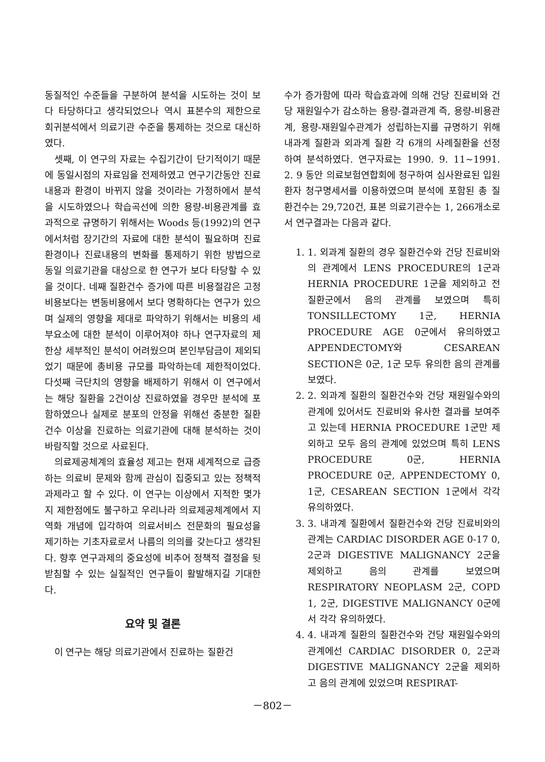동질적인 수준들을 구분하여 분석을 시도하는 것이 보다 타당하다고 생각되었으나 역시 표본수의 제한으로 회귀분석에서 의료기관 수준을 통제하는 것으로 대신하였다.
셋째, 이 연구의 자료는 수집기간이 단기적이기 때문에 동일시점의 자료임을 전제하였고 연구기간동안 진료내용과 환경이 바뀌지 않을 것이라는 가정하에서 분석을 시도하였으나 학습곡선에 의한 용량-비용관계를 효과적으로 규명하기 위해서는 Woods 등(1992)의 연구에서처럼 장기간의 자료에 대한 분석이 필요하며 진료환경이나 진료내용의 변화를 통제하기 위한 방법으로 동일 의료기관을 대상으로 한 연구가 보다 타당할 수 있을 것이다. 네째 질환건수 증가에 따른 비용절감은 고정비용보다는 변동비용에서 보다 명확하다는 연구가 있으며 실제의 영향을 제대로 파악하기 위해서는 비용의 세부요소에 대한 분석이 이루어져야 하나 연구자료의 제한상 세부적인 분석이 어려웠으며 본인부담금이 제외되었기 때문에 총비용 규모를 파악하는데 제한적이었다. 다섯째 극단치의 영향을 배제하기 위해서 이 연구에서는 해당 질환을 2건이상 진료하였을 경우만 분석에 포함하였으나 실제로 분포의 안정을 위해선 충분한 질환건수 이상을 진료하는 의료기관에 대해 분석하는 것이 바람직할 것으로 사료된다.
의료제공체계의 효율성 제고는 현재 세계적으로 급증하는 의료비 문제와 함께 관심이 집중되고 있는 정책적 과제라고 할 수 있다. 이 연구는 이상에서 지적한 몇가지 제한점에도 불구하고 우리나라 의료제공체계에서 지역화 개념에 입각하여 의료서비스 전문화의 필요성을 제기하는 기초자료로서 나름의 의의를 갖는다고 생각된다. 향후 연구과제의 중요성에 비추어 정책적 결정을 뒷받침할 수 있는 실질적인 연구들이 활발해지길 기대한다.
요약 및 결론
이 연구는 해당 의료기관에서 진료하는 질환건
수가 증가함에 따라 학습효과에 의해 건당 진료비와 건당 재원일수가 감소하는 용량-결과관계 즉, 용량-비용관계, 용량-재원일수관계가 성립하는지를 규명하기 위해 내과계 질환과 외과계 질환 각 6개의 사례질환을 선정하여 분석하였다. 연구자료는 1990. 9. 11∼1991. 2. 9 동안 의료보험연합회에 청구하여 심사완료된 입원환자 청구명세서를 이용하였으며 분석에 포함된 총 질환건수는 29,720건, 표본 의료기관수는 1, 266개소로서 연구결과는 다음과 같다.
1. 1. 외과계 질환의 경우 질환건수와 건당 진료비와의 관계에서 LENS PROCEDURE의 1군과 HERNIA PROCEDURE 1군을 제외하고 전 질환군에서 음의 관계를 보였으며 특히 TONSILLECTOMY 1군, HERNIA PROCEDURE AGE 0군에서 유의하였고 APPENDECTOMY와 CESAREAN SECTION은 0군, 1군 모두 유의한 음의 관계를 보였다.
2. 2. 외과계 질환의 질환건수와 건당 재원일수와의 관계에 있어서도 진료비와 유사한 결과를 보여주고 있는데 HERNIA PROCEDURE 1군만 제외하고 모두 음의 관계에 있었으며 특히 LENS PROCEDURE 0군, HERNIA PROCEDURE 0군, APPENDECTOMY 0, 1군, CESAREAN SECTION 1군에서 각각 유의하였다.
3. 3. 내과계 질환에서 질환건수와 건당 진료비와의 관계는 CARDIAC DISORDER AGE 0-17 0, 2군과 DIGESTIVE MALIGNANCY 2군을 제외하고 음의 관계를 보였으며 RESPIRATORY NEOPLASM 2군, COPD 1, 2군, DIGESTIVE MALIGNANCY 0군에서 각각 유의하였다.
4. 4. 내과계 질환의 질환건수와 건당 재원일수와의 관계에선 CARDIAC DISORDER 0, 2군과 DIGESTIVE MALIGNANCY 2군을 제외하고 음의 관계에 있었으며 RESPIRAT-
－802－